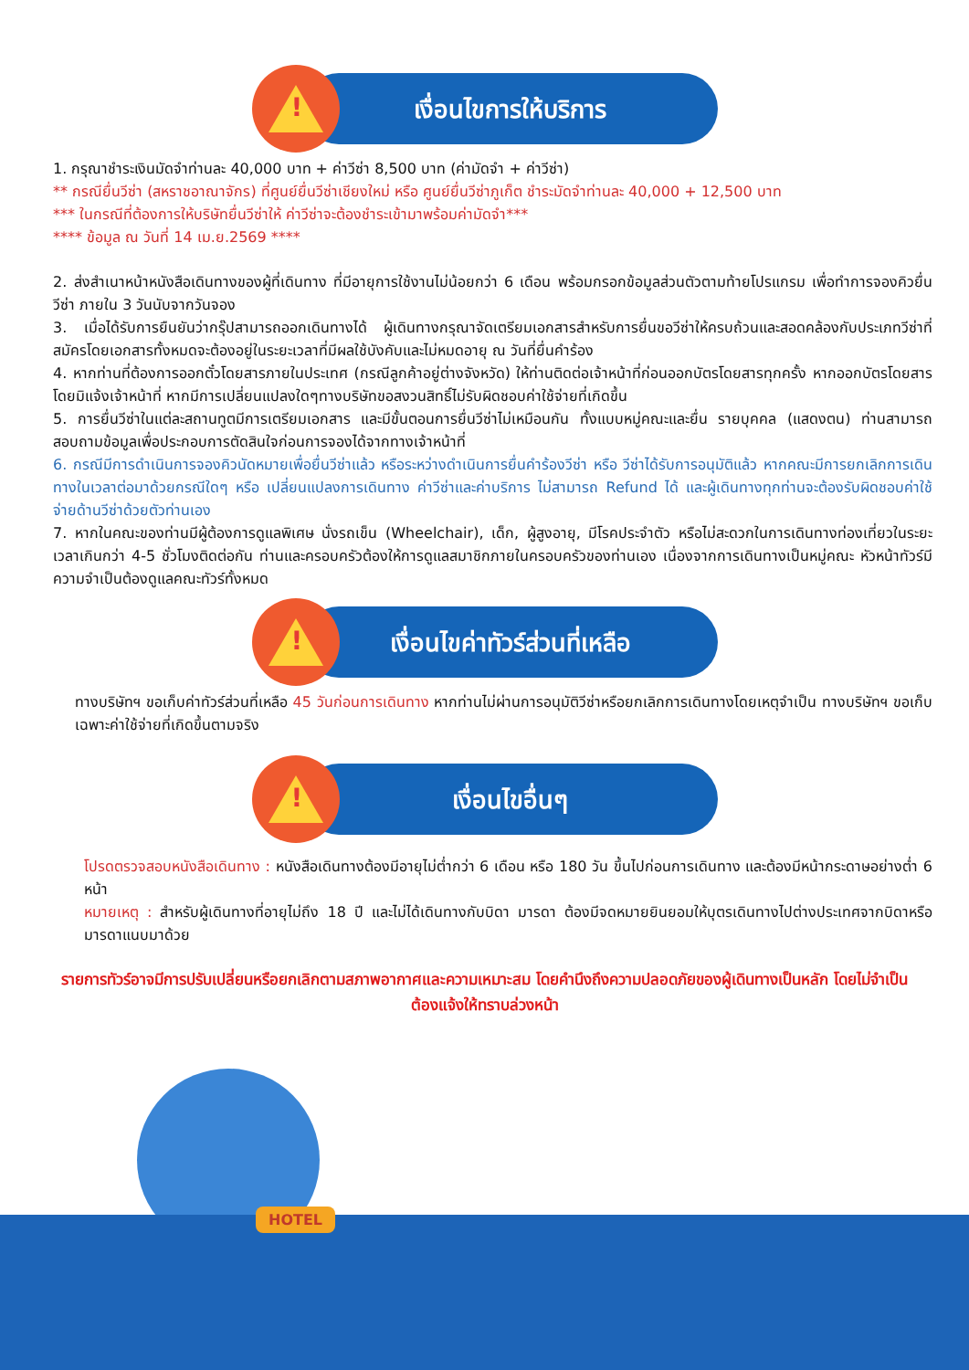!
เงื่อนไขการให้บริการ
1. กรุณาชำระเงินมัดจำท่านละ 40,000 บาท + ค่าวีซ่า 8,500 บาท (ค่ามัดจำ + ค่าวีซ่า)
** กรณียื่นวีซ่า (สหราชอาณาจักร) ที่ศูนย์ยื่นวีซ่าเชียงใหม่ หรือ ศูนย์ยื่นวีซ่าภูเก็ต ชำระมัดจำท่านละ 40,000 + 12,500 บาท
*** ในกรณีที่ต้องการให้บริษัทยื่นวีซ่าให้ ค่าวีซ่าจะต้องชำระเข้ามาพร้อมค่ามัดจำ***
**** ข้อมูล ณ วันที่ 14 เม.ย.2569 ****
2. ส่งสำเนาหน้าหนังสือเดินทางของผู้ที่เดินทาง ที่มีอายุการใช้งานไม่น้อยกว่า 6 เดือน พร้อมกรอกข้อมูลส่วนตัวตามท้ายโปรแกรม เพื่อทำการจองคิวยื่นวีซ่า ภายใน 3 วันนับจากวันจอง
3. เมื่อได้รับการยืนยันว่ากรุ๊ปสามารถออกเดินทางได้ ผู้เดินทางกรุณาจัดเตรียมเอกสารสำหรับการยื่นขอวีซ่าให้ครบถ้วนและสอดคล้องกับประเภทวีซ่าที่สมัครโดยเอกสารทั้งหมดจะต้องอยู่ในระยะเวลาที่มีผลใช้บังคับและไม่หมดอายุ ณ วันที่ยื่นคำร้อง
4. หากท่านที่ต้องการออกตั๋วโดยสารภายในประเทศ (กรณีลูกค้าอยู่ต่างจังหวัด) ให้ท่านติดต่อเจ้าหน้าที่ก่อนออกบัตรโดยสารทุกครั้ง หากออกบัตรโดยสารโดยมิแจ้งเจ้าหน้าที่ หากมีการเปลี่ยนแปลงใดๆทางบริษัทขอสงวนสิทธิ์ไม่รับผิดชอบค่าใช้จ่ายที่เกิดขึ้น
5. การยื่นวีซ่าในแต่ละสถานทูตมีการเตรียมเอกสาร และมีขั้นตอนการยื่นวีซ่าไม่เหมือนกัน ทั้งแบบหมู่คณะและยื่น รายบุคคล (แสดงตน) ท่านสามารถสอบถามข้อมูลเพื่อประกอบการตัดสินใจก่อนการจองได้จากทางเจ้าหน้าที่
6. กรณีมีการดำเนินการจองคิวนัดหมายเพื่อยื่นวีซ่าแล้ว หรือระหว่างดำเนินการยื่นคำร้องวีซ่า หรือ วีซ่าได้รับการอนุมัติแล้ว หากคณะมีการยกเลิกการเดินทางในเวลาต่อมาด้วยกรณีใดๆ หรือ เปลี่ยนแปลงการเดินทาง ค่าวีซ่าและค่าบริการ ไม่สามารถ Refund ได้ และผู้เดินทางทุกท่านจะต้องรับผิดชอบค่าใช้จ่ายด้านวีซ่าด้วยตัวท่านเอง
7. หากในคณะของท่านมีผู้ต้องการดูแลพิเศษ นั่งรถเข็น (Wheelchair), เด็ก, ผู้สูงอายุ, มีโรคประจำตัว หรือไม่สะดวกในการเดินทางท่องเที่ยวในระยะเวลาเกินกว่า 4-5 ชั่วโมงติดต่อกัน ท่านและครอบครัวต้องให้การดูแลสมาชิกภายในครอบครัวของท่านเอง เนื่องจากการเดินทางเป็นหมู่คณะ หัวหน้าทัวร์มีความจำเป็นต้องดูแลคณะทัวร์ทั้งหมด
!
เงื่อนไขค่าทัวร์ส่วนที่เหลือ
ทางบริษัทฯ ขอเก็บค่าทัวร์ส่วนที่เหลือ 45 วันก่อนการเดินทาง หากท่านไม่ผ่านการอนุมัติวีซ่าหรือยกเลิกการเดินทางโดยเหตุจำเป็น ทางบริษัทฯ ขอเก็บเฉพาะค่าใช้จ่ายที่เกิดขึ้นตามจริง
!
เงื่อนไขอื่นๆ
โปรดตรวจสอบหนังสือเดินทาง : หนังสือเดินทางต้องมีอายุไม่ต่ำกว่า 6 เดือน หรือ 180 วัน ขึ้นไปก่อนการเดินทาง และต้องมีหน้ากระดาษอย่างต่ำ 6 หน้า
หมายเหตุ : สำหรับผู้เดินทางที่อายุไม่ถึง 18 ปี และไม่ได้เดินทางกับบิดา มารดา ต้องมีจดหมายยินยอมให้บุตรเดินทางไปต่างประเทศจากบิดาหรือมารดาแนบมาด้วย
รายการทัวร์อาจมีการปรับเปลี่ยนหรือยกเลิกตามสภาพอากาศและความเหมาะสม โดยคำนึงถึงความปลอดภัยของผู้เดินทางเป็นหลัก โดยไม่จำเป็นต้องแจ้งให้ทราบล่วงหน้า
HOTEL